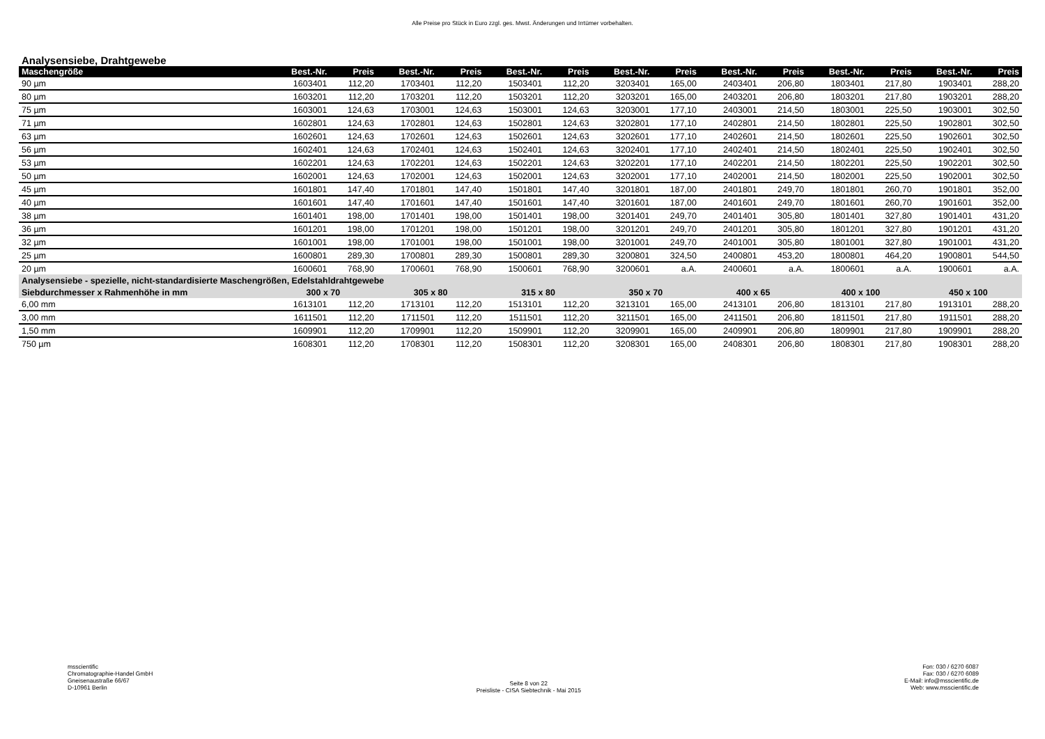Alle Preise pro Stück in Euro zzgl. ges. Mwst. Änderungen und Irrtümer vorbehalten.
Analysensiebe, Drahtgewebe
| Maschengröße | Best.-Nr. | Preis | Best.-Nr. | Preis | Best.-Nr. | Preis | Best.-Nr. | Preis | Best.-Nr. | Preis | Best.-Nr. | Preis | Best.-Nr. | Preis |
| --- | --- | --- | --- | --- | --- | --- | --- | --- | --- | --- | --- | --- | --- | --- |
| 90 µm | 1603401 | 112,20 | 1703401 | 112,20 | 1503401 | 112,20 | 3203401 | 165,00 | 2403401 | 206,80 | 1803401 | 217,80 | 1903401 | 288,20 |
| 80 µm | 1603201 | 112,20 | 1703201 | 112,20 | 1503201 | 112,20 | 3203201 | 165,00 | 2403201 | 206,80 | 1803201 | 217,80 | 1903201 | 288,20 |
| 75 µm | 1603001 | 124,63 | 1703001 | 124,63 | 1503001 | 124,63 | 3203001 | 177,10 | 2403001 | 214,50 | 1803001 | 225,50 | 1903001 | 302,50 |
| 71 µm | 1602801 | 124,63 | 1702801 | 124,63 | 1502801 | 124,63 | 3202801 | 177,10 | 2402801 | 214,50 | 1802801 | 225,50 | 1902801 | 302,50 |
| 63 µm | 1602601 | 124,63 | 1702601 | 124,63 | 1502601 | 124,63 | 3202601 | 177,10 | 2402601 | 214,50 | 1802601 | 225,50 | 1902601 | 302,50 |
| 56 µm | 1602401 | 124,63 | 1702401 | 124,63 | 1502401 | 124,63 | 3202401 | 177,10 | 2402401 | 214,50 | 1802401 | 225,50 | 1902401 | 302,50 |
| 53 µm | 1602201 | 124,63 | 1702201 | 124,63 | 1502201 | 124,63 | 3202201 | 177,10 | 2402201 | 214,50 | 1802201 | 225,50 | 1902201 | 302,50 |
| 50 µm | 1602001 | 124,63 | 1702001 | 124,63 | 1502001 | 124,63 | 3202001 | 177,10 | 2402001 | 214,50 | 1802001 | 225,50 | 1902001 | 302,50 |
| 45 µm | 1601801 | 147,40 | 1701801 | 147,40 | 1501801 | 147,40 | 3201801 | 187,00 | 2401801 | 249,70 | 1801801 | 260,70 | 1901801 | 352,00 |
| 40 µm | 1601601 | 147,40 | 1701601 | 147,40 | 1501601 | 147,40 | 3201601 | 187,00 | 2401601 | 249,70 | 1801601 | 260,70 | 1901601 | 352,00 |
| 38 µm | 1601401 | 198,00 | 1701401 | 198,00 | 1501401 | 198,00 | 3201401 | 249,70 | 2401401 | 305,80 | 1801401 | 327,80 | 1901401 | 431,20 |
| 36 µm | 1601201 | 198,00 | 1701201 | 198,00 | 1501201 | 198,00 | 3201201 | 249,70 | 2401201 | 305,80 | 1801201 | 327,80 | 1901201 | 431,20 |
| 32 µm | 1601001 | 198,00 | 1701001 | 198,00 | 1501001 | 198,00 | 3201001 | 249,70 | 2401001 | 305,80 | 1801001 | 327,80 | 1901001 | 431,20 |
| 25 µm | 1600801 | 289,30 | 1700801 | 289,30 | 1500801 | 289,30 | 3200801 | 324,50 | 2400801 | 453,20 | 1800801 | 464,20 | 1900801 | 544,50 |
| 20 µm | 1600601 | 768,90 | 1700601 | 768,90 | 1500601 | 768,90 | 3200601 | a.A. | 2400601 | a.A. | 1800601 | a.A. | 1900601 | a.A. |
| Analysensiebe - spezielle, nicht-standardisierte Maschengrößen, Edelstahldrahtgewebe | | | | | | | | | | | | | | |
| Siebdurchmesser x Rahmenhöhe in mm | 300 x 70 | | 305 x 80 | | 315 x 80 | | 350 x 70 | | 400 x 65 | | 400 x 100 | | 450 x 100 | |
| 6,00 mm | 1613101 | 112,20 | 1713101 | 112,20 | 1513101 | 112,20 | 3213101 | 165,00 | 2413101 | 206,80 | 1813101 | 217,80 | 1913101 | 288,20 |
| 3,00 mm | 1611501 | 112,20 | 1711501 | 112,20 | 1511501 | 112,20 | 3211501 | 165,00 | 2411501 | 206,80 | 1811501 | 217,80 | 1911501 | 288,20 |
| 1,50 mm | 1609901 | 112,20 | 1709901 | 112,20 | 1509901 | 112,20 | 3209901 | 165,00 | 2409901 | 206,80 | 1809901 | 217,80 | 1909901 | 288,20 |
| 750 µm | 1608301 | 112,20 | 1708301 | 112,20 | 1508301 | 112,20 | 3208301 | 165,00 | 2408301 | 206,80 | 1808301 | 217,80 | 1908301 | 288,20 |
msscientific
Chromatographie-Handel GmbH
Gneisenaustraße 66/67
D-10961 Berlin
Seite 8 von 22
Preisliste - CISA Siebtechnik - Mai 2015
Fon: 030 / 6270 6087
Fax: 030 / 6270 6089
E-Mail: info@msscientific.de
Web: www.msscientific.de